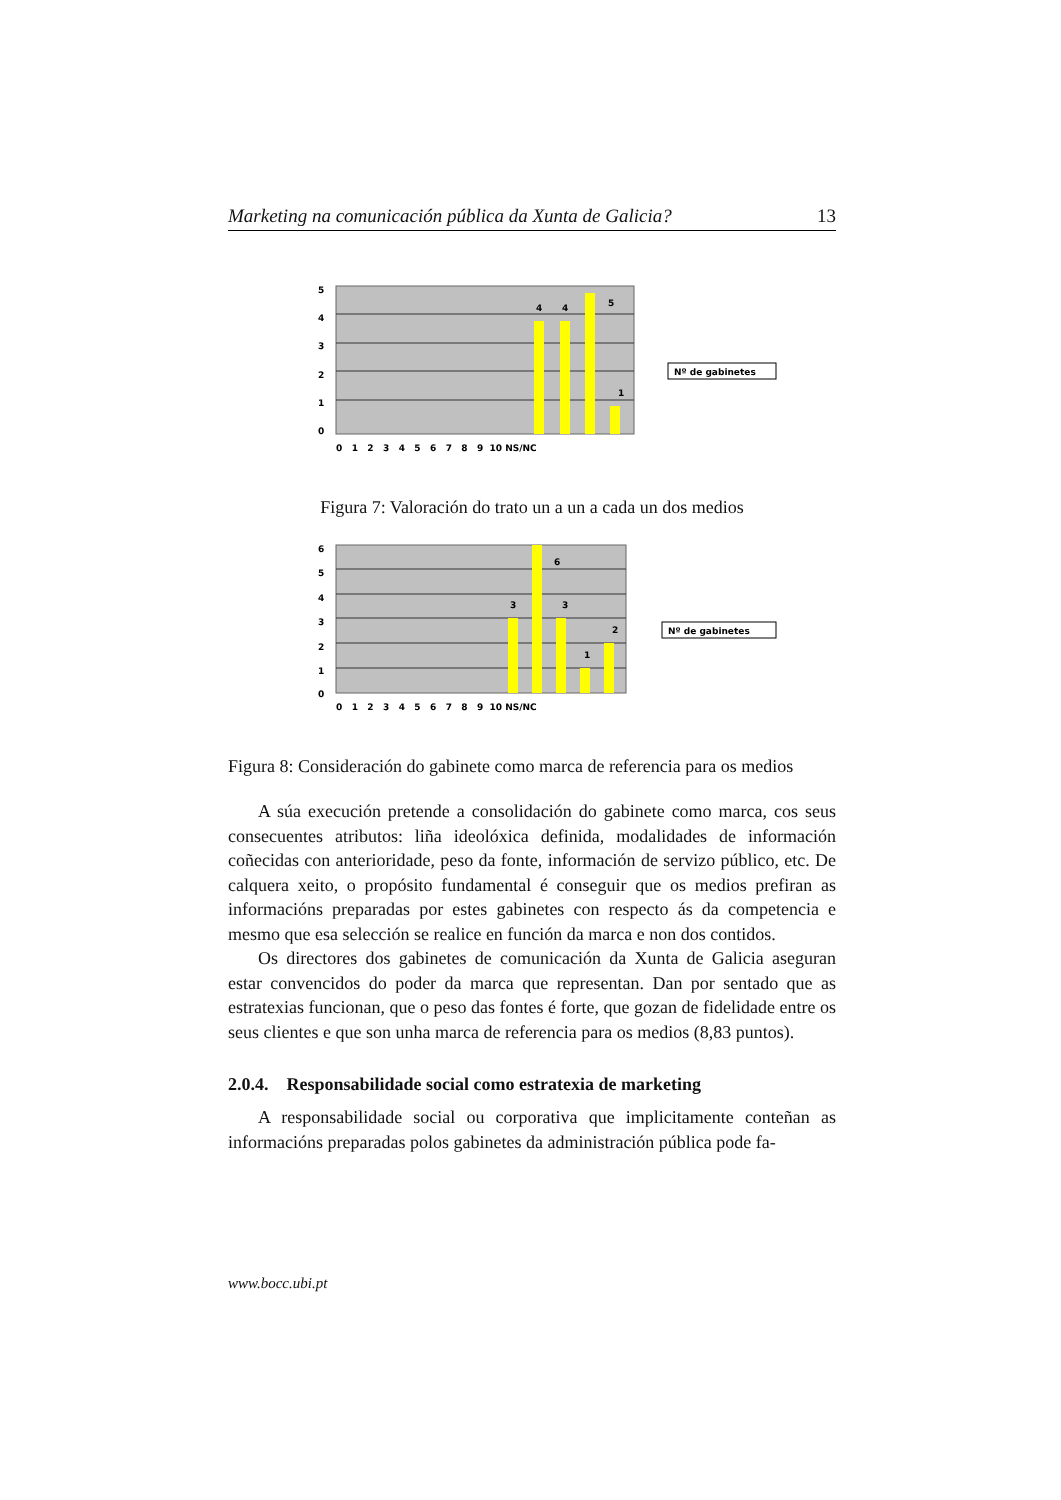Marketing na comunicación pública da Xunta de Galicia? 13
5
4
3
2
1
0
4
4
5
1
0 1 2 3 4 5 6 7 8 9 10 NS/NC
Nº de gabinetes
Figura 7: Valoración do trato un a un a cada un dos medios
6
5
4
3
2
1
0
3
6
3
1
2
0 1 2 3 4 5 6 7 8 9 10 NS/NC
Nº de gabinetes
Figura 8: Consideración do gabinete como marca de referencia para os medios
A súa execución pretende a consolidación do gabinete como marca, cos seus consecuentes atributos: liña ideolóxica definida, modalidades de información coñecidas con anterioridade, peso da fonte, información de servizo público, etc. De calquera xeito, o propósito fundamental é conseguir que os medios prefiran as informacións preparadas por estes gabinetes con respecto ás da competencia e mesmo que esa selección se realice en función da marca e non dos contidos.
Os directores dos gabinetes de comunicación da Xunta de Galicia aseguran estar convencidos do poder da marca que representan. Dan por sentado que as estratexias funcionan, que o peso das fontes é forte, que gozan de fidelidade entre os seus clientes e que son unha marca de referencia para os medios (8,83 puntos).
2.0.4. Responsabilidade social como estratexia de marketing
A responsabilidade social ou corporativa que implicitamente conteñan as informacións preparadas polos gabinetes da administración pública pode fa-
www.bocc.ubi.pt